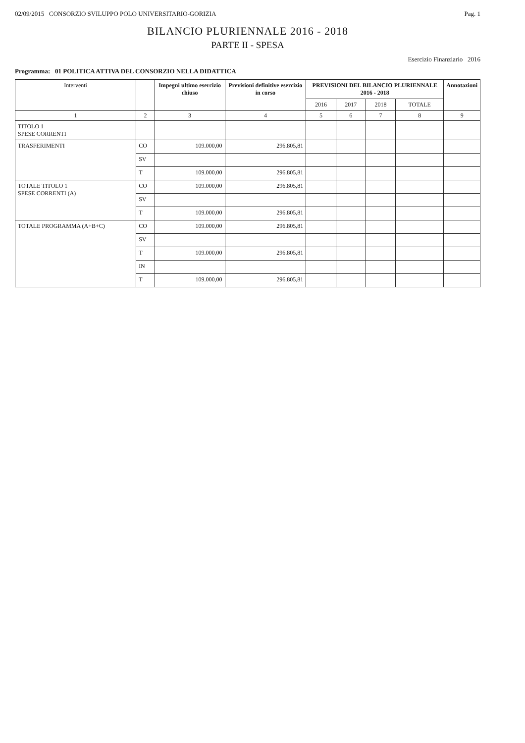02/09/2015 CONSORZIO SVILUPPO POLO UNIVERSITARIO-GORIZIA Pag. 1
BILANCIO PLURIENNALE 2016 - 2018
PARTE II - SPESA
Esercizio Finanziario 2016
Programma: 01 POLITICA ATTIVA DEL CONSORZIO NELLA DIDATTICA
| Interventi | | Impegni ultimo esercizio chiuso | Previsioni definitive esercizio in corso | PREVISIONI DEL BILANCIO PLURIENNALE 2016 - 2018 | | | | Annotazioni |
| --- | --- | --- | --- | --- | --- | --- | --- | --- |
| | | | | 2016 | 2017 | 2018 | TOTALE | |
| 1 | 2 | 3 | 4 | 5 | 6 | 7 | 8 | 9 |
| TITOLO 1 SPESE CORRENTI | | | | | | | | |
| TRASFERIMENTI | CO | 109.000,00 | 296.805,81 | | | | | |
| | SV | | | | | | | |
| | T | 109.000,00 | 296.805,81 | | | | | |
| TOTALE TITOLO 1 SPESE CORRENTI (A) | CO | 109.000,00 | 296.805,81 | | | | | |
| | SV | | | | | | | |
| | T | 109.000,00 | 296.805,81 | | | | | |
| TOTALE PROGRAMMA (A+B+C) | CO | 109.000,00 | 296.805,81 | | | | | |
| | SV | | | | | | | |
| | T | 109.000,00 | 296.805,81 | | | | | |
| | IN | | | | | | | |
| | T | 109.000,00 | 296.805,81 | | | | | |